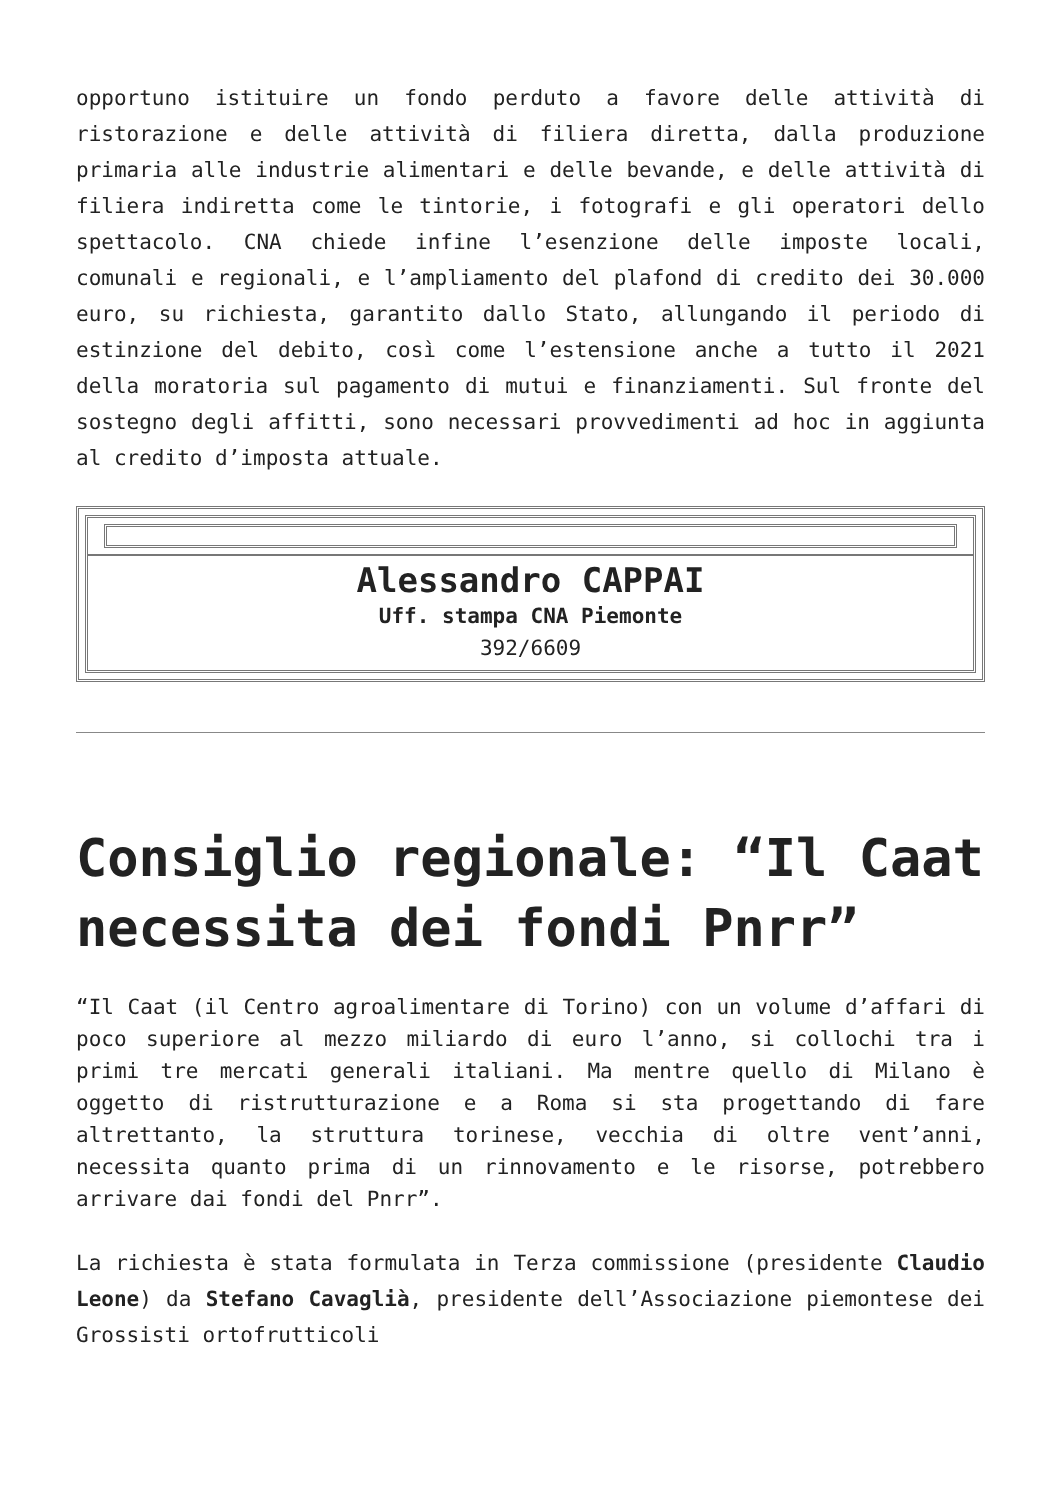opportuno istituire un fondo perduto a favore delle attività di ristorazione e delle attività di filiera diretta, dalla produzione primaria alle industrie alimentari e delle bevande, e delle attività di filiera indiretta come le tintorie, i fotografi e gli operatori dello spettacolo. CNA chiede infine l’esenzione delle imposte locali, comunali e regionali, e l’ampliamento del plafond di credito dei 30.000 euro, su richiesta, garantito dallo Stato, allungando il periodo di estinzione del debito, così come l’estensione anche a tutto il 2021 della moratoria sul pagamento di mutui e finanziamenti. Sul fronte del sostegno degli affitti, sono necessari provvedimenti ad hoc in aggiunta al credito d’imposta attuale.
| Alessandro CAPPAI Uff. stampa CNA Piemonte 392/6609 |
Consiglio regionale: “Il Caat necessita dei fondi Pnrr”
“Il Caat (il Centro agroalimentare di Torino) con un volume d’affari di poco superiore al mezzo miliardo di euro l’anno, si collochi tra i primi tre mercati generali italiani. Ma mentre quello di Milano è oggetto di ristrutturazione e a Roma si sta progettando di fare altrettanto, la struttura torinese, vecchia di oltre vent’anni, necessita quanto prima di un rinnovamento e le risorse, potrebbero arrivare dai fondi del Pnrr”.
La richiesta è stata formulata in Terza commissione (presidente Claudio Leone) da Stefano Cavaglià, presidente dell’Associazione piemontese dei Grossisti ortofrutticoli